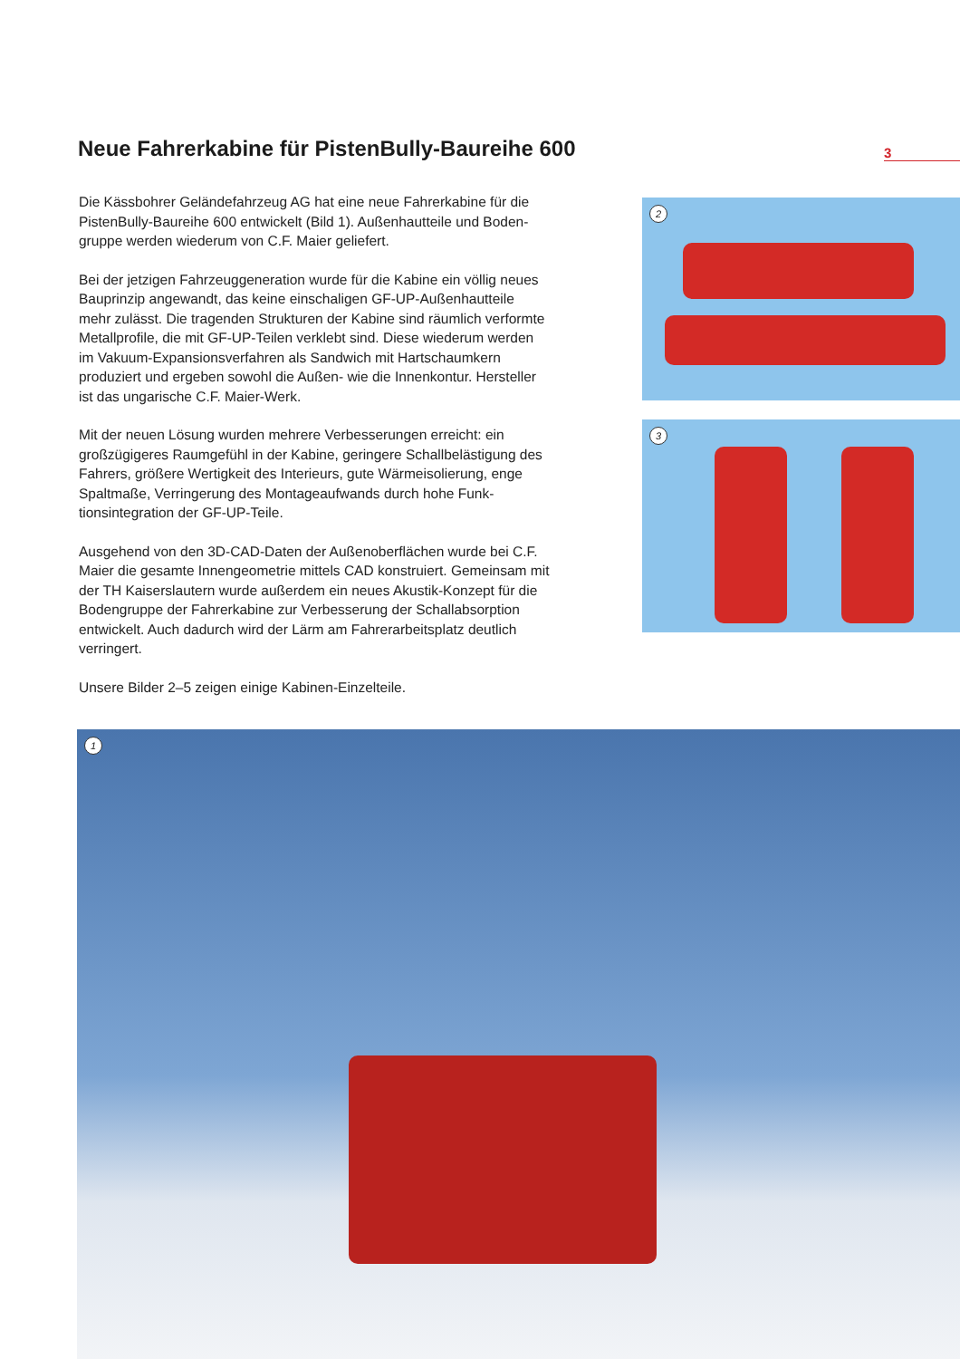Neue Fahrerkabine für PistenBully-Baureihe 600
3
Die Kässbohrer Geländefahrzeug AG hat eine neue Fahrerkabine für die PistenBully-Baureihe 600 entwickelt (Bild 1). Außenhautteile und Boden­gruppe werden wiederum von C.F. Maier geliefert.
Bei der jetzigen Fahrzeuggeneration wurde für die Kabine ein völlig neues Bauprinzip angewandt, das keine einschaligen GF-UP-Außenhautteile mehr zulässt. Die tragenden Strukturen der Kabine sind räumlich ver­formte Metallprofile, die mit GF-UP-Teilen verklebt sind. Diese wiederum werden im Vakuum-Expansionsverfahren als Sandwich mit Hartschaum­kern produziert und ergeben sowohl die Außen- wie die Innenkontur. Hersteller ist das ungarische C.F. Maier-Werk.
Mit der neuen Lösung wurden mehrere Verbesserungen erreicht: ein großzügigeres Raumgefühl in der Kabine, geringere Schallbelästigung des Fahrers, größere Wertigkeit des Interieurs, gute Wärmeisolierung, enge Spaltmaße, Verringerung des Montageaufwands durch hohe Funk­tionsintegration der GF-UP-Teile.
Ausgehend von den 3D-CAD-Daten der Außenoberflächen wurde bei C.F. Maier die gesamte Innengeometrie mittels CAD konstruiert. Gemein­sam mit der TH Kaiserslautern wurde außerdem ein neues Akustik-Kon­zept für die Bodengruppe der Fahrerkabine zur Verbesserung der Schall­absorption entwickelt. Auch dadurch wird der Lärm am Fahrerarbeits­platz deutlich verringert.
Unsere Bilder 2–5 zeigen einige Kabinen-Einzelteile.
2
3
1